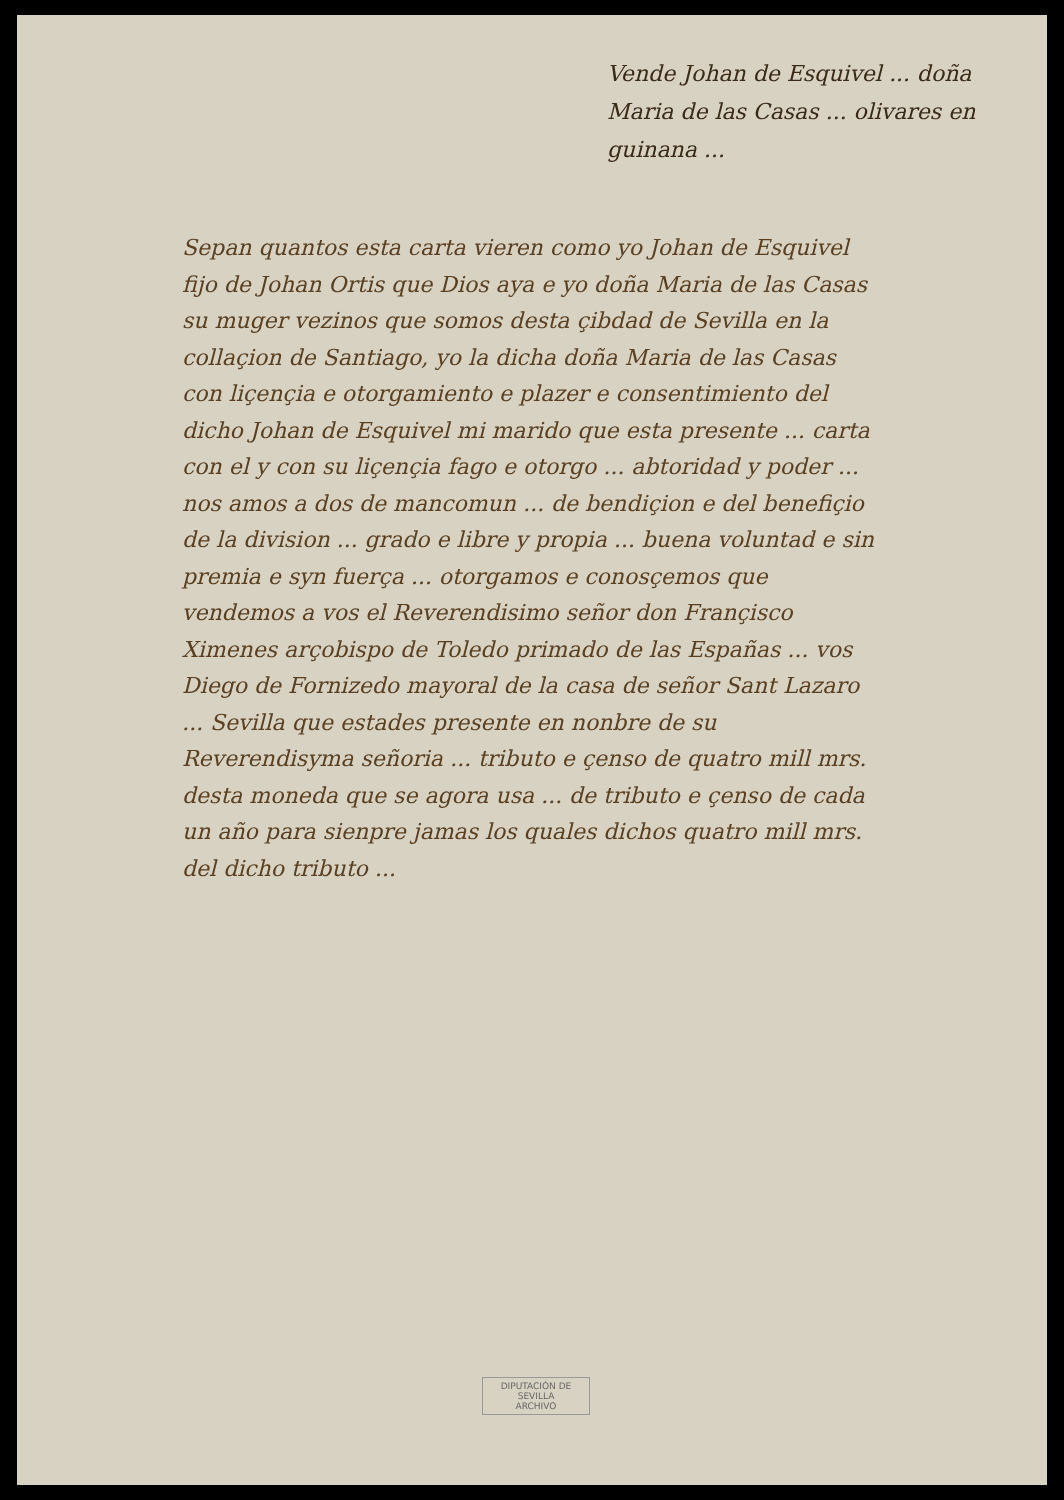Vende Johan de Esquivel ... doña Maria de las Casas ... olivares en guinana ...
Sepan quantos esta carta vieren como yo Johan de Esquivel fijo de Johan Ortis que Dios aya e yo doña Maria de las Casas su muger vezinos que somos desta çibdad de Sevilla en la collaçion de Santiago, yo la dicha doña Maria de las Casas con liçençia e otorgamiento e plazer e consentimiento del dicho Johan de Esquivel mi marido que esta presente ... carta con el y con su liçençia fago e otorgo ... abtoridad y poder ... nos amos a dos de mancomun ... de bendiçion e del benefiçio de la division ... grado e libre y propia ... buena voluntad e sin premia e syn fuerça ... otorgamos e conosçemos que vendemos a vos el Reverendisimo señor don Françisco Ximenes arçobispo de Toledo primado de las Españas ... vos Diego de Fornizedo mayoral de la casa de señor Sant Lazaro ... Sevilla que estades presente en nonbre de su Reverendisyma señoria ... tributo e çenso de quatro mill mrs. desta moneda que se agora usa ... de tributo e çenso de cada un año para sienpre jamas los quales dichos quatro mill mrs. del dicho tributo ...
DIPUTACIÓN DE SEVILLA
ARCHIVO